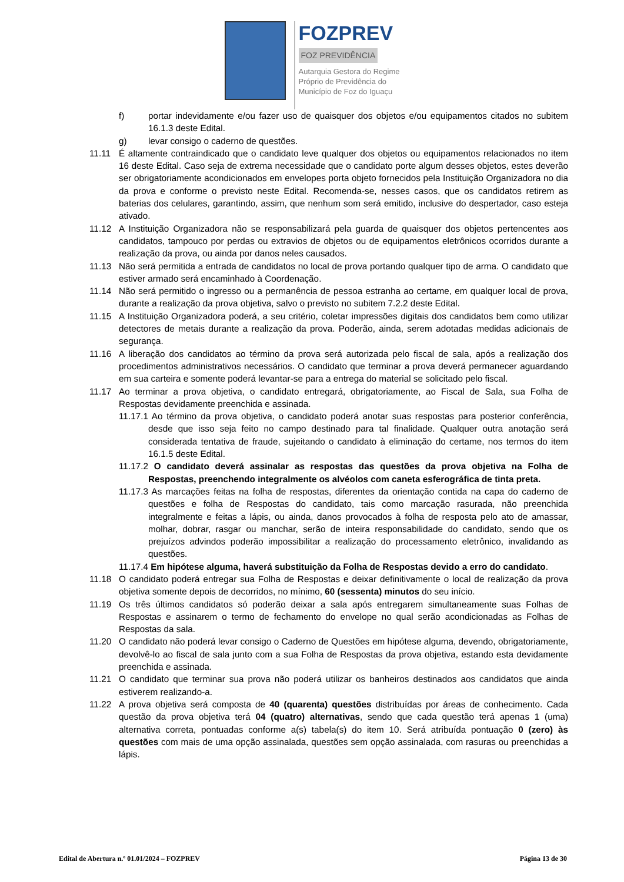FOZPREV
FOZ PREVIDÊNCIA
Autarquia Gestora do Regime
Próprio de Previdência do
Município de Foz do Iguaçu
f) portar indevidamente e/ou fazer uso de quaisquer dos objetos e/ou equipamentos citados no subitem 16.1.3 deste Edital.
g) levar consigo o caderno de questões.
11.11 É altamente contraindicado que o candidato leve qualquer dos objetos ou equipamentos relacionados no item 16 deste Edital. Caso seja de extrema necessidade que o candidato porte algum desses objetos, estes deverão ser obrigatoriamente acondicionados em envelopes porta objeto fornecidos pela Instituição Organizadora no dia da prova e conforme o previsto neste Edital. Recomenda-se, nesses casos, que os candidatos retirem as baterias dos celulares, garantindo, assim, que nenhum som será emitido, inclusive do despertador, caso esteja ativado.
11.12 A Instituição Organizadora não se responsabilizará pela guarda de quaisquer dos objetos pertencentes aos candidatos, tampouco por perdas ou extravios de objetos ou de equipamentos eletrônicos ocorridos durante a realização da prova, ou ainda por danos neles causados.
11.13 Não será permitida a entrada de candidatos no local de prova portando qualquer tipo de arma. O candidato que estiver armado será encaminhado à Coordenação.
11.14 Não será permitido o ingresso ou a permanência de pessoa estranha ao certame, em qualquer local de prova, durante a realização da prova objetiva, salvo o previsto no subitem 7.2.2 deste Edital.
11.15 A Instituição Organizadora poderá, a seu critério, coletar impressões digitais dos candidatos bem como utilizar detectores de metais durante a realização da prova. Poderão, ainda, serem adotadas medidas adicionais de segurança.
11.16 A liberação dos candidatos ao término da prova será autorizada pelo fiscal de sala, após a realização dos procedimentos administrativos necessários. O candidato que terminar a prova deverá permanecer aguardando em sua carteira e somente poderá levantar-se para a entrega do material se solicitado pelo fiscal.
11.17 Ao terminar a prova objetiva, o candidato entregará, obrigatoriamente, ao Fiscal de Sala, sua Folha de Respostas devidamente preenchida e assinada.
11.17.1 Ao término da prova objetiva, o candidato poderá anotar suas respostas para posterior conferência, desde que isso seja feito no campo destinado para tal finalidade. Qualquer outra anotação será considerada tentativa de fraude, sujeitando o candidato à eliminação do certame, nos termos do item 16.1.5 deste Edital.
11.17.2 O candidato deverá assinalar as respostas das questões da prova objetiva na Folha de Respostas, preenchendo integralmente os alvéolos com caneta esferográfica de tinta preta.
11.17.3 As marcações feitas na folha de respostas, diferentes da orientação contida na capa do caderno de questões e folha de Respostas do candidato, tais como marcação rasurada, não preenchida integralmente e feitas a lápis, ou ainda, danos provocados à folha de resposta pelo ato de amassar, molhar, dobrar, rasgar ou manchar, serão de inteira responsabilidade do candidato, sendo que os prejuízos advindos poderão impossibilitar a realização do processamento eletrônico, invalidando as questões.
11.17.4 Em hipótese alguma, haverá substituição da Folha de Respostas devido a erro do candidato.
11.18 O candidato poderá entregar sua Folha de Respostas e deixar definitivamente o local de realização da prova objetiva somente depois de decorridos, no mínimo, 60 (sessenta) minutos do seu início.
11.19 Os três últimos candidatos só poderão deixar a sala após entregarem simultaneamente suas Folhas de Respostas e assinarem o termo de fechamento do envelope no qual serão acondicionadas as Folhas de Respostas da sala.
11.20 O candidato não poderá levar consigo o Caderno de Questões em hipótese alguma, devendo, obrigatoriamente, devolvê-lo ao fiscal de sala junto com a sua Folha de Respostas da prova objetiva, estando esta devidamente preenchida e assinada.
11.21 O candidato que terminar sua prova não poderá utilizar os banheiros destinados aos candidatos que ainda estiverem realizando-a.
11.22 A prova objetiva será composta de 40 (quarenta) questões distribuídas por áreas de conhecimento. Cada questão da prova objetiva terá 04 (quatro) alternativas, sendo que cada questão terá apenas 1 (uma) alternativa correta, pontuadas conforme a(s) tabela(s) do item 10. Será atribuída pontuação 0 (zero) às questões com mais de uma opção assinalada, questões sem opção assinalada, com rasuras ou preenchidas a lápis.
Edital de Abertura n.º 01.01/2024 – FOZPREV Página 13 de 30